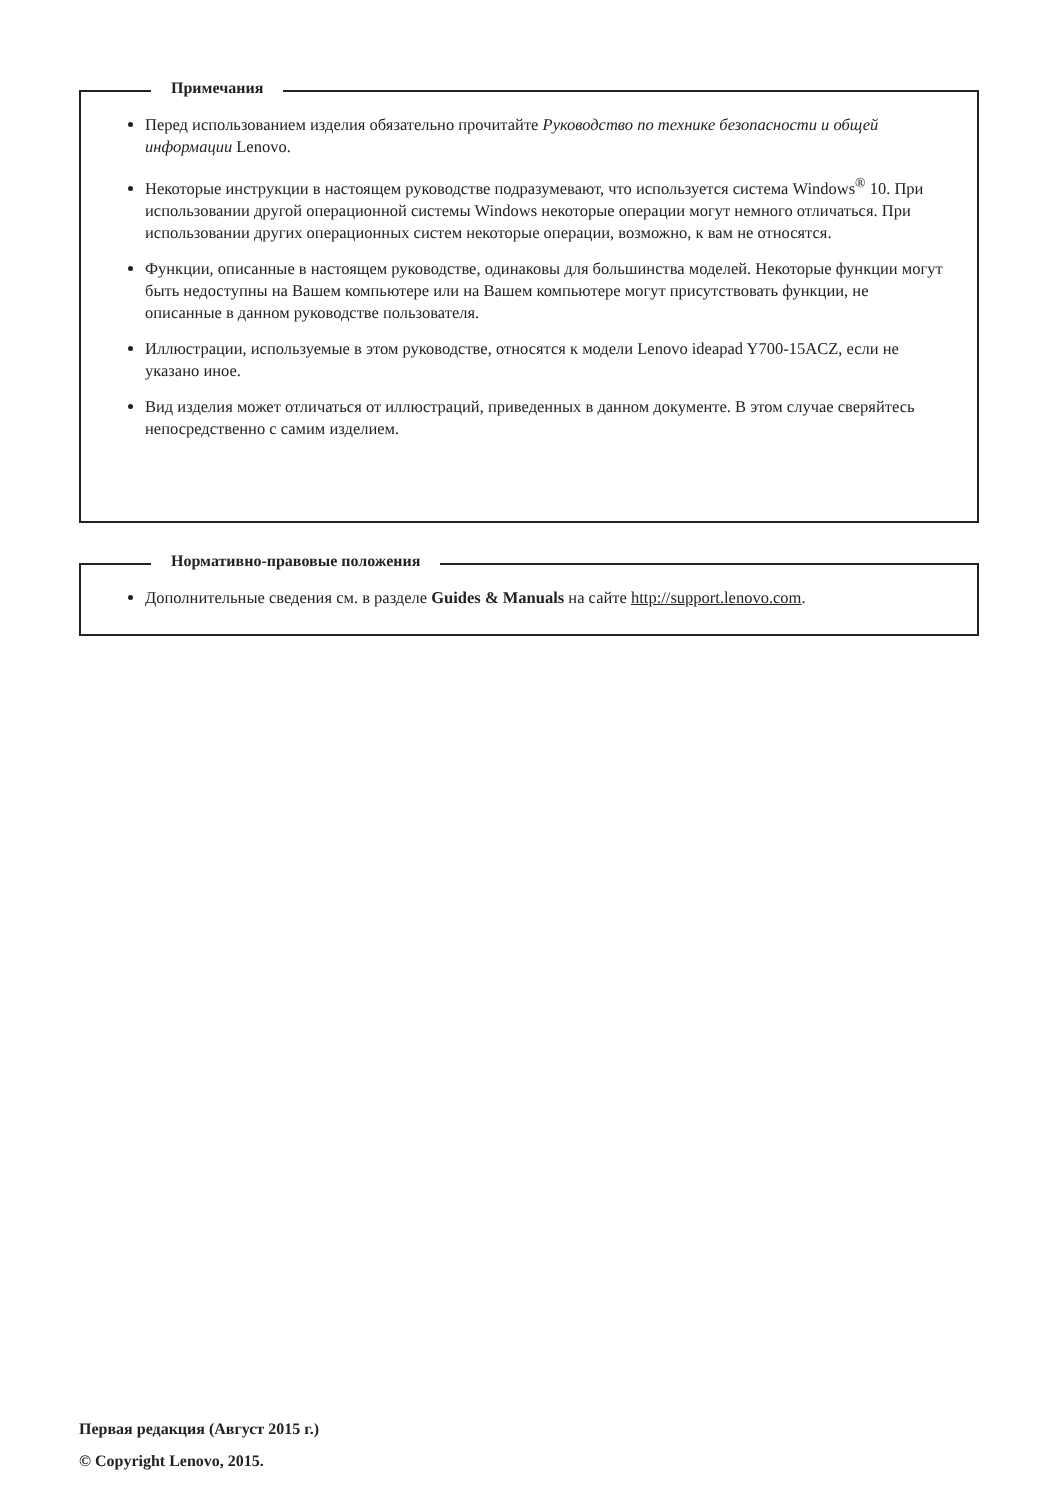Примечания
Перед использованием изделия обязательно прочитайте Руководство по технике безопасности и общей информации Lenovo.
Некоторые инструкции в настоящем руководстве подразумевают, что используется система Windows<sup>®</sup> 10. При использовании другой операционной системы Windows некоторые операции могут немного отличаться. При использовании других операционных систем некоторые операции, возможно, к вам не относятся.
Функции, описанные в настоящем руководстве, одинаковы для большинства моделей. Некоторые функции могут быть недоступны на Вашем компьютере или на Вашем компьютере могут присутствовать функции, не описанные в данном руководстве пользователя.
Иллюстрации, используемые в этом руководстве, относятся к модели Lenovo ideapad Y700-15ACZ, если не указано иное.
Вид изделия может отличаться от иллюстраций, приведенных в данном документе. В этом случае сверяйтесь непосредственно с самим изделием.
Нормативно-правовые положения
Дополнительные сведения см. в разделе Guides & Manuals на сайте http://support.lenovo.com.
Первая редакция (Август 2015 г.)
© Copyright Lenovo, 2015.